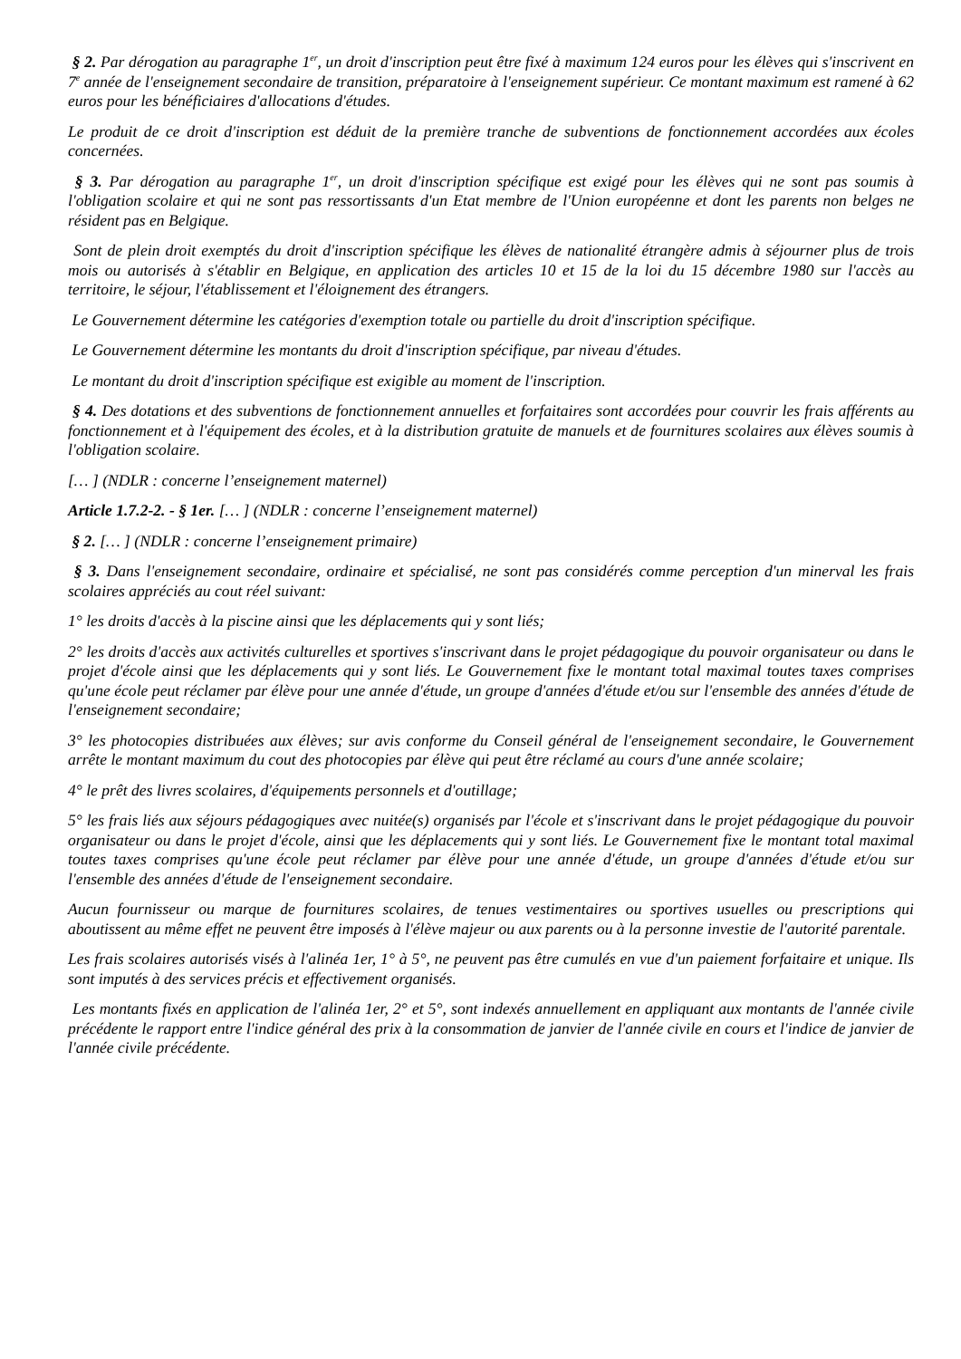§ 2. Par dérogation au paragraphe 1<sup>er</sup>, un droit d'inscription peut être fixé à maximum 124 euros pour les élèves qui s'inscrivent en 7<sup>e</sup> année de l'enseignement secondaire de transition, préparatoire à l'enseignement supérieur. Ce montant maximum est ramené à 62 euros pour les bénéficiaires d'allocations d'études.
Le produit de ce droit d'inscription est déduit de la première tranche de subventions de fonctionnement accordées aux écoles concernées.
§ 3. Par dérogation au paragraphe 1<sup>er</sup>, un droit d'inscription spécifique est exigé pour les élèves qui ne sont pas soumis à l'obligation scolaire et qui ne sont pas ressortissants d'un Etat membre de l'Union européenne et dont les parents non belges ne résident pas en Belgique.
Sont de plein droit exemptés du droit d'inscription spécifique les élèves de nationalité étrangère admis à séjourner plus de trois mois ou autorisés à s'établir en Belgique, en application des articles 10 et 15 de la loi du 15 décembre 1980 sur l'accès au territoire, le séjour, l'établissement et l'éloignement des étrangers.
Le Gouvernement détermine les catégories d'exemption totale ou partielle du droit d'inscription spécifique.
Le Gouvernement détermine les montants du droit d'inscription spécifique, par niveau d'études.
Le montant du droit d'inscription spécifique est exigible au moment de l'inscription.
§ 4. Des dotations et des subventions de fonctionnement annuelles et forfaitaires sont accordées pour couvrir les frais afférents au fonctionnement et à l'équipement des écoles, et à la distribution gratuite de manuels et de fournitures scolaires aux élèves soumis à l'obligation scolaire.
[… ] (NDLR : concerne l’enseignement maternel)
Article 1.7.2-2. - § 1er. [… ] (NDLR : concerne l’enseignement maternel)
§ 2. [… ] (NDLR : concerne l’enseignement primaire)
§ 3. Dans l'enseignement secondaire, ordinaire et spécialisé, ne sont pas considérés comme perception d'un minerval les frais scolaires appréciés au cout réel suivant:
1° les droits d'accès à la piscine ainsi que les déplacements qui y sont liés;
2° les droits d'accès aux activités culturelles et sportives s'inscrivant dans le projet pédagogique du pouvoir organisateur ou dans le projet d'école ainsi que les déplacements qui y sont liés. Le Gouvernement fixe le montant total maximal toutes taxes comprises qu'une école peut réclamer par élève pour une année d'étude, un groupe d'années d'étude et/ou sur l'ensemble des années d'étude de l'enseignement secondaire;
3° les photocopies distribuées aux élèves; sur avis conforme du Conseil général de l'enseignement secondaire, le Gouvernement arrête le montant maximum du cout des photocopies par élève qui peut être réclamé au cours d'une année scolaire;
4° le prêt des livres scolaires, d'équipements personnels et d'outillage;
5° les frais liés aux séjours pédagogiques avec nuitée(s) organisés par l'école et s'inscrivant dans le projet pédagogique du pouvoir organisateur ou dans le projet d'école, ainsi que les déplacements qui y sont liés. Le Gouvernement fixe le montant total maximal toutes taxes comprises qu'une école peut réclamer par élève pour une année d'étude, un groupe d'années d'étude et/ou sur l'ensemble des années d'étude de l'enseignement secondaire.
Aucun fournisseur ou marque de fournitures scolaires, de tenues vestimentaires ou sportives usuelles ou prescriptions qui aboutissent au même effet ne peuvent être imposés à l'élève majeur ou aux parents ou à la personne investie de l'autorité parentale.
Les frais scolaires autorisés visés à l'alinéa 1er, 1° à 5°, ne peuvent pas être cumulés en vue d'un paiement forfaitaire et unique. Ils sont imputés à des services précis et effectivement organisés.
Les montants fixés en application de l'alinéa 1er, 2° et 5°, sont indexés annuellement en appliquant aux montants de l'année civile précédente le rapport entre l'indice général des prix à la consommation de janvier de l'année civile en cours et l'indice de janvier de l'année civile précédente.